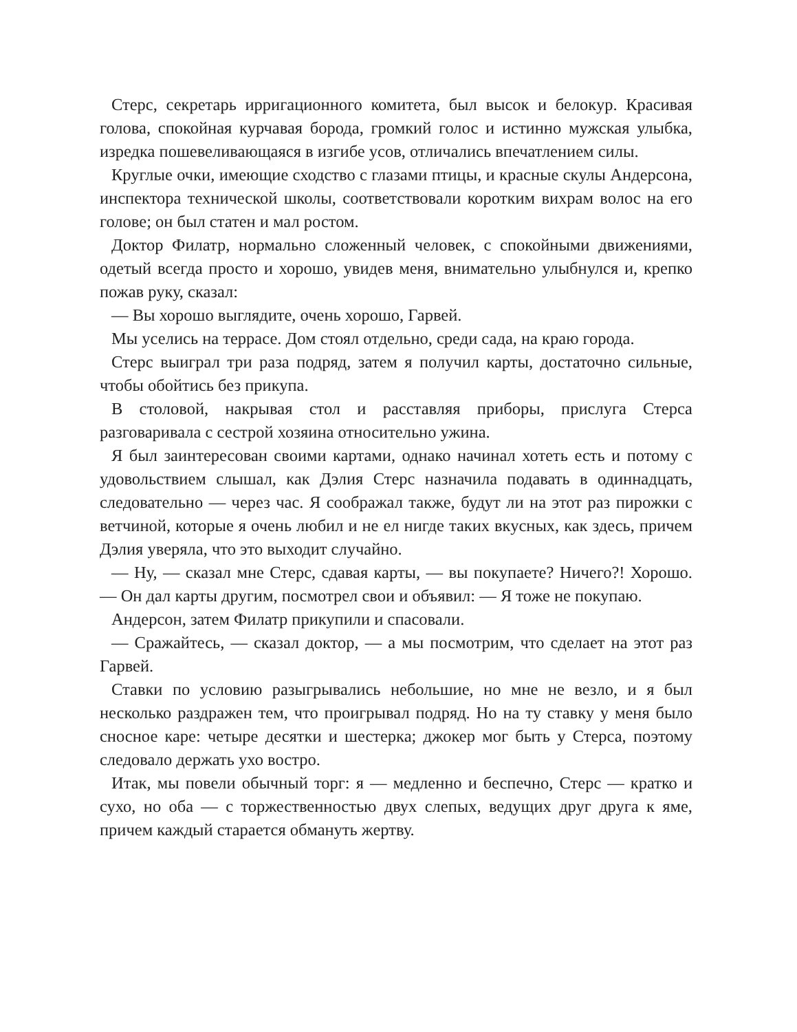Стерс, секретарь ирригационного комитета, был высок и белокур. Красивая голова, спокойная курчавая борода, громкий голос и истинно мужская улыбка, изредка пошевеливающаяся в изгибе усов, отличались впечатлением силы.
Круглые очки, имеющие сходство с глазами птицы, и красные скулы Андерсона, инспектора технической школы, соответствовали коротким вихрам волос на его голове; он был статен и мал ростом.
Доктор Филатр, нормально сложенный человек, с спокойными движениями, одетый всегда просто и хорошо, увидев меня, внимательно улыбнулся и, крепко пожав руку, сказал:
— Вы хорошо выглядите, очень хорошо, Гарвей.
Мы уселись на террасе. Дом стоял отдельно, среди сада, на краю города.
Стерс выиграл три раза подряд, затем я получил карты, достаточно сильные, чтобы обойтись без прикупа.
В столовой, накрывая стол и расставляя приборы, прислуга Стерса разговаривала с сестрой хозяина относительно ужина.
Я был заинтересован своими картами, однако начинал хотеть есть и потому с удовольствием слышал, как Дэлия Стерс назначила подавать в одиннадцать, следовательно — через час. Я соображал также, будут ли на этот раз пирожки с ветчиной, которые я очень любил и не ел нигде таких вкусных, как здесь, причем Дэлия уверяла, что это выходит случайно.
— Ну, — сказал мне Стерс, сдавая карты, — вы покупаете? Ничего?! Хорошо. — Он дал карты другим, посмотрел свои и объявил: — Я тоже не покупаю.
Андерсон, затем Филатр прикупили и спасовали.
— Сражайтесь, — сказал доктор, — а мы посмотрим, что сделает на этот раз Гарвей.
Ставки по условию разыгрывались небольшие, но мне не везло, и я был несколько раздражен тем, что проигрывал подряд. Но на ту ставку у меня было сносное каре: четыре десятки и шестерка; джокер мог быть у Стерса, поэтому следовало держать ухо востро.
Итак, мы повели обычный торг: я — медленно и беспечно, Стерс — кратко и сухо, но оба — с торжественностью двух слепых, ведущих друг друга к яме, причем каждый старается обмануть жертву.